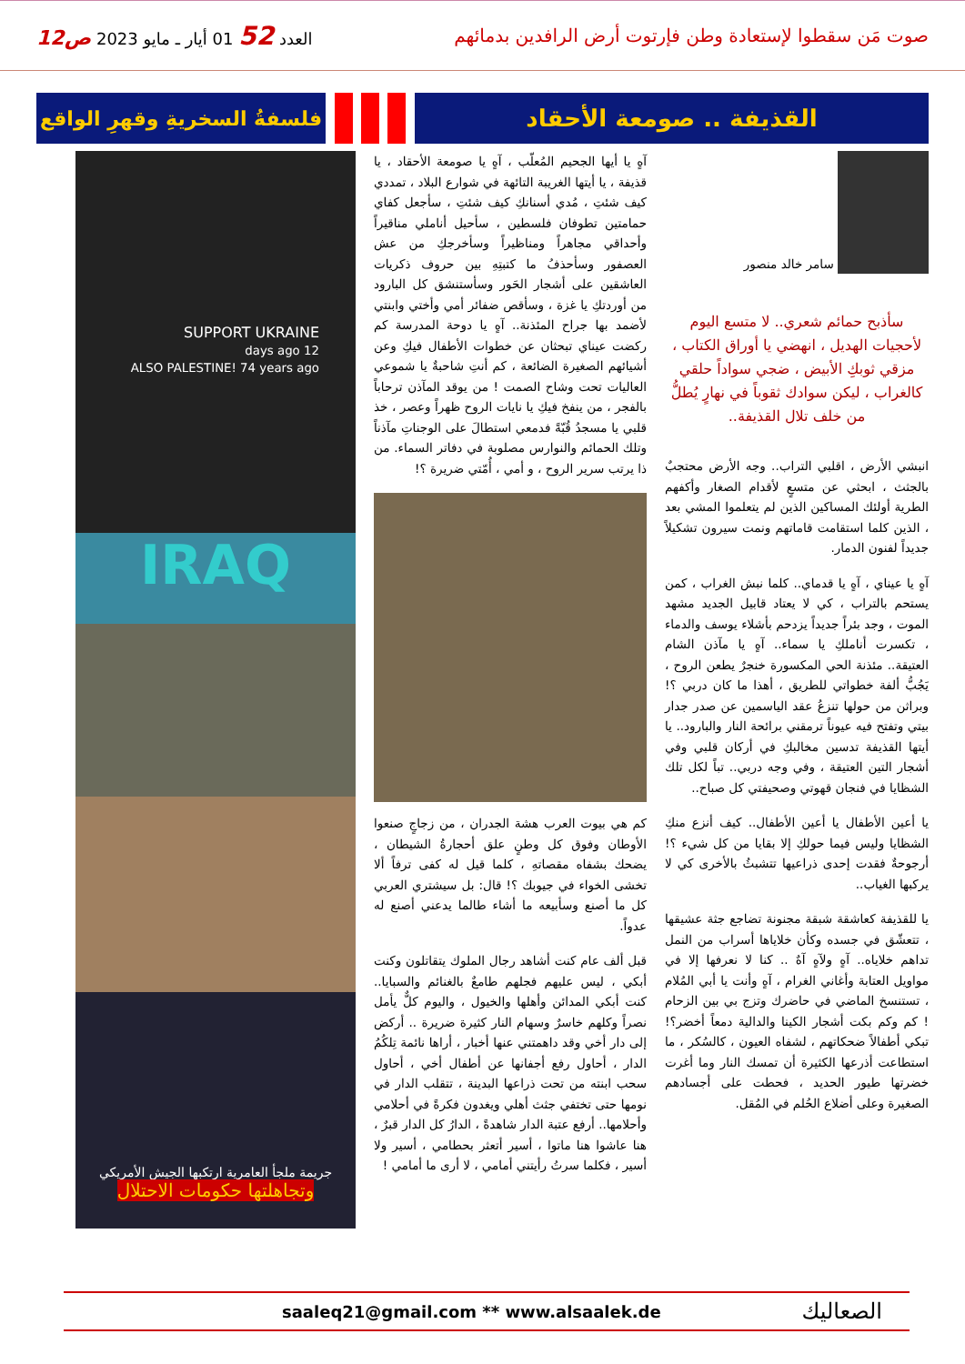صوت مَن سقطوا لإستعادة وطن فإرتوت أرض الرافدين بدمائهم
العدد 52 01 أيار ـ مايو 2023 ص12
القذيفة .. صومعة الأحقاد
فلسفةُ السخريةِ وقهرِ الواقع
سامر خالد منصور
سأذبح حمائم شعري.. لا متسع اليوم لأحجيات الهديل ، انهضي يا أوراق الكتاب ، مزقي ثوبكِ الأبيض ، ضجي سواداً حلقي كالغراب ، ليكن سوادك ثقوباً في نهارٍ يُطلُّ من خلف تلال القذيفة..
انبشي الأرض ، اقلبي التراب.. وجه الأرض محتجبٌ بالجثث ، ابحثي عن متسعٍ لأقدام الصغار وأكفهم الطرية أولئك المساكين الذين لم يتعلموا المشي بعد ، الذين كلما استقامت قاماتهم ونمت سيرون تشكيلاً جديداً لفنون الدمار.
آهٍ يا عيناي ، آهٍ يا قدماي.. كلما نبش الغراب ، كمن يستحم بالتراب ، كي لا يعتاد قابيل الجديد مشهد الموت ، وجد بئراً جديداً يزدحم بأشلاء يوسف والدماء ، تكسرت أناملكِ يا سماء.. آهٍ يا مآذن الشام العتيقة.. مئذنة الحي المكسورة خنجرٌ يطعن الروح ، يَجُبُّ ألفة خطواتي للطريق ، أهذا ما كان دربي ؟! وبراثن من حولها تنزعُ عقد الياسمين عن صدر جدار بيتي وتفتح فيه عيوناً ترمقني برائحة النار والبارود.. يا أيتها القذيفة تدسين مخالبكِ في أركان قلبي وفي أشجار التين العتيقة ، وفي وجه دربي.. تباً لكل تلك الشظايا في فنجان قهوتي وصحيفتي كل صباح..
يا أعين الأطفال يا أعين الأطفال.. كيف أنزع منكِ الشظايا وليس فيما حولكِ إلا بقايا من كل شيء ؟! أرجوحةٌ فقدت إحدى ذراعيها تتشبثُ بالأخرى كي لا يركبها الغياب..
يا للقذيفة كعاشقة شبقة مجنونة تضاجع جثة عشيقها ، تتعشّق في جسده وكأن خلاياها أسراب من النمل تداهم خلاياه.. آهٍ ولآهٍ آهٌ .. كنا لا نعرفها إلا في مواويل العتابة وأغاني الغرام ، آهٍ وأنت يا أبي المُلام ، تستنسخ الماضي في حاضرك وتزج بي بين الزحام ! كم وكم بكت أشجار الكينا والدالية دمعاً أخضر؟! تبكي أطفالاً ضحكاتهم ، لشفاه العيون ، كالسُكر ، ما استطاعت أذرعها الكثيرة أن تمسك النار وما أغرت خضرتها طيور الحديد ، فحطت على أجسادهم الصغيرة وعلى أضلاع الحُلم في المُقل.
آهٍ يا أيها الجحيم المُعلّب ، آهٍ يا صومعة الأحقاد ، يا قذيفة ، يا أيتها الغريبة التائهة في شوارع البلاد ، تمددي كيف شئتِ ، مُدي أسنانكِ كيف شئتِ ، سأجعل كفاي حمامتين تطوفان فلسطين ، سأحيل أناملي مناقيراً وأحداقي مجاهراً ومناظيراً وسأخرجكِ من عش العصفور وسأحذفُ ما كتبتِهِ بين حروف ذكريات العاشقين على أشجار الحَور وسأستنشق كل البارود من أوردتكِ يا غزة ، وسأقص ضفائر أمي وأختي وابنتي لأضمد بها جراح المئذنة.. آهٍ يا دوحة المدرسة كم ركضت عيناي تبحثان عن خطوات الأطفال فيكِ وعن أشيائهم الصغيرة الضائعة ، كم أنتِ شاحبةٌ يا شموعي العاليات تحت وشاح الصمت ! من يوقد المآذن ترحاباً بالفجر ، من ينفخ فيكِ يا نايات الروح ظهراً وعصر ، خذ قلبي يا مسجدُ قُبّةً فدمعي استطالَ على الوجناتِ مآذناً وتلك الحمائم والنوارس مصلوبة في دفاتر السماء. من ذا يرتب سرير الروح ، و أمي ، أُمّتي ضريرة ؟!
كم هي بيوت العرب هشة الجدران ، من زجاجٍ صنعوا الأوطان وفوق كل وطنٍ علق أحجارةُ الشيطان ، يضحك بشفاه مقصاتهِ ، كلما قيل له كفى ترفاً ألا تخشى الخواء في جيوبك ؟! قال: بل سيشتري العربي كل ما أصنع وسأبيعه ما أشاء طالما يدعني أصنع له عدواً.
قبل ألف عام كنت أشاهد رجال الملوك يتقاتلون وكنت أبكي ، ليس عليهم فجلهم طامعٌ بالغنائم والسبايا.. كنت أبكي المدائن وأهلها والخيول ، واليوم كلٌّ يأمل نصراً وكلهم خاسرٌ وسهام النار كثيرة ضريرة .. أركض إلى دار أخي وقد داهمتني عنها أخبار ، أراها نائمة تِلكُمُ الدار ، أحاول رفع أجفانها عن أطفال أخي ، أحاول سحب ابنته من تحت ذراعها البدينة ، تتقلب الدار في نومها حتى تختفي جثث أهلي ويغدون فكرةً في أحلامي وأحلامها.. أرفع عتبة الدار شاهدةً ، الدارُ كل الدار قبرٌ ، هنا عاشوا هنا ماتوا ، أسير أتعثر بحطامي ، أسير ولا أسير ، فكلما سرتُ رأيتني أمامي ، لا أرى ما أمامي !
SUPPORT UKRAINE
12 days ago
ALSO PALESTINE! 74 years ago
IRAQ
جريمة ملجأ العامرية ارتكبها الجيش الأمريكي
وتجاهلتها حكومات الاحتلال
saaleq21@gmail.com ** www.alsaalek.de الصعاليك